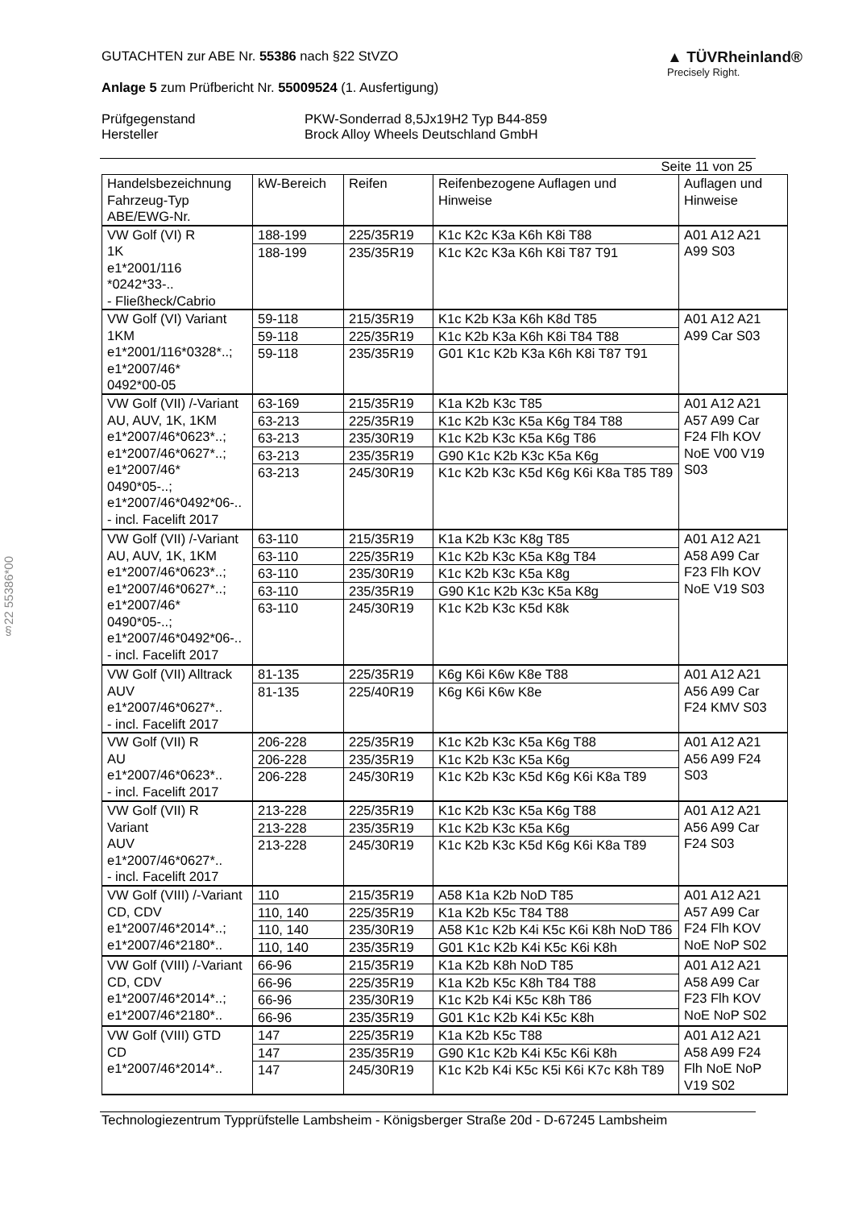§22 55386*00
GUTACHTEN zur ABE Nr. 55386 nach §22 StVZO
Anlage 5 zum Prüfbericht Nr. 55009524 (1. Ausfertigung)
▲ TÜVRheinland®
Precisely Right.
Prüfgegenstand PKW-Sonderrad 8,5Jx19H2 Typ B44-859 Hersteller Brock Alloy Wheels Deutschland GmbH
Seite 11 von 25
| Handelsbezeichnung Fahrzeug-Typ ABE/EWG-Nr. | kW-Bereich | Reifen | Reifenbezogene Auflagen und Hinweise | Auflagen und Hinweise |
| --- | --- | --- | --- | --- |
| VW Golf (VI) R 1K e1*2001/116 *0242*33-.. - Fließheck/Cabrio | 188-199 | 225/35R19 | K1c K2c K3a K6h K8i T88 | A01 A12 A21 A99 S03 |
| | 188-199 | 235/35R19 | K1c K2c K3a K6h K8i T87 T91 | |
| VW Golf (VI) Variant 1KM e1*2001/116*0328*..; e1*2007/46* 0492*00-05 | 59-118 | 215/35R19 | K1c K2b K3a K6h K8d T85 | A01 A12 A21 A99 Car S03 |
| | 59-118 | 225/35R19 | K1c K2b K3a K6h K8i T84 T88 | |
| | 59-118 | 235/35R19 | G01 K1c K2b K3a K6h K8i T87 T91 | |
| VW Golf (VII) /-Variant AU, AUV, 1K, 1KM e1*2007/46*0623*..; e1*2007/46*0627*..; e1*2007/46* 0490*05-..; e1*2007/46*0492*06-.. - incl. Facelift 2017 | 63-169 | 215/35R19 | K1a K2b K3c T85 | A01 A12 A21 A57 A99 Car F24 Flh KOV NoE V00 V19 S03 |
| | 63-213 | 225/35R19 | K1c K2b K3c K5a K6g T84 T88 | |
| | 63-213 | 235/30R19 | K1c K2b K3c K5a K6g T86 | |
| | 63-213 | 235/35R19 | G90 K1c K2b K3c K5a K6g | |
| | 63-213 | 245/30R19 | K1c K2b K3c K5d K6g K6i K8a T85 T89 | |
| VW Golf (VII) /-Variant AU, AUV, 1K, 1KM e1*2007/46*0623*..; e1*2007/46*0627*..; e1*2007/46* 0490*05-..; e1*2007/46*0492*06-.. - incl. Facelift 2017 | 63-110 | 215/35R19 | K1a K2b K3c K8g T85 | A01 A12 A21 A58 A99 Car F23 Flh KOV NoE V19 S03 |
| | 63-110 | 225/35R19 | K1c K2b K3c K5a K8g T84 | |
| | 63-110 | 235/30R19 | K1c K2b K3c K5a K8g | |
| | 63-110 | 235/35R19 | G90 K1c K2b K3c K5a K8g | |
| | 63-110 | 245/30R19 | K1c K2b K3c K5d K8k | |
| VW Golf (VII) Alltrack AUV e1*2007/46*0627*.. - incl. Facelift 2017 | 81-135 | 225/35R19 | K6g K6i K6w K8e T88 | A01 A12 A21 A56 A99 Car F24 KMV S03 |
| | 81-135 | 225/40R19 | K6g K6i K6w K8e | |
| VW Golf (VII) R AU e1*2007/46*0623*.. - incl. Facelift 2017 | 206-228 | 225/35R19 | K1c K2b K3c K5a K6g T88 | A01 A12 A21 A56 A99 F24 S03 |
| | 206-228 | 235/35R19 | K1c K2b K3c K5a K6g | |
| | 206-228 | 245/30R19 | K1c K2b K3c K5d K6g K6i K8a T89 | |
| VW Golf (VII) R Variant AUV e1*2007/46*0627*.. - incl. Facelift 2017 | 213-228 | 225/35R19 | K1c K2b K3c K5a K6g T88 | A01 A12 A21 A56 A99 Car F24 S03 |
| | 213-228 | 235/35R19 | K1c K2b K3c K5a K6g | |
| | 213-228 | 245/30R19 | K1c K2b K3c K5d K6g K6i K8a T89 | |
| VW Golf (VIII) /-Variant CD, CDV e1*2007/46*2014*..; e1*2007/46*2180*.. | 110 | 215/35R19 | A58 K1a K2b NoD T85 | A01 A12 A21 A57 A99 Car F24 Flh KOV NoE NoP S02 |
| | 110, 140 | 225/35R19 | K1a K2b K5c T84 T88 | |
| | 110, 140 | 235/30R19 | A58 K1c K2b K4i K5c K6i K8h NoD T86 | |
| | 110, 140 | 235/35R19 | G01 K1c K2b K4i K5c K6i K8h | |
| VW Golf (VIII) /-Variant CD, CDV e1*2007/46*2014*..; e1*2007/46*2180*.. | 66-96 | 215/35R19 | K1a K2b K8h NoD T85 | A01 A12 A21 A58 A99 Car F23 Flh KOV NoE NoP S02 |
| | 66-96 | 225/35R19 | K1a K2b K5c K8h T84 T88 | |
| | 66-96 | 235/30R19 | K1c K2b K4i K5c K8h T86 | |
| | 66-96 | 235/35R19 | G01 K1c K2b K4i K5c K8h | |
| VW Golf (VIII) GTD CD e1*2007/46*2014*.. | 147 | 225/35R19 | K1a K2b K5c T88 | A01 A12 A21 A58 A99 F24 Flh NoE NoP V19 S02 |
| | 147 | 235/35R19 | G90 K1c K2b K4i K5c K6i K8h | |
| | 147 | 245/30R19 | K1c K2b K4i K5c K5i K6i K7c K8h T89 | |
Technologiezentrum Typprüfstelle Lambsheim - Königsberger Straße 20d - D-67245 Lambsheim